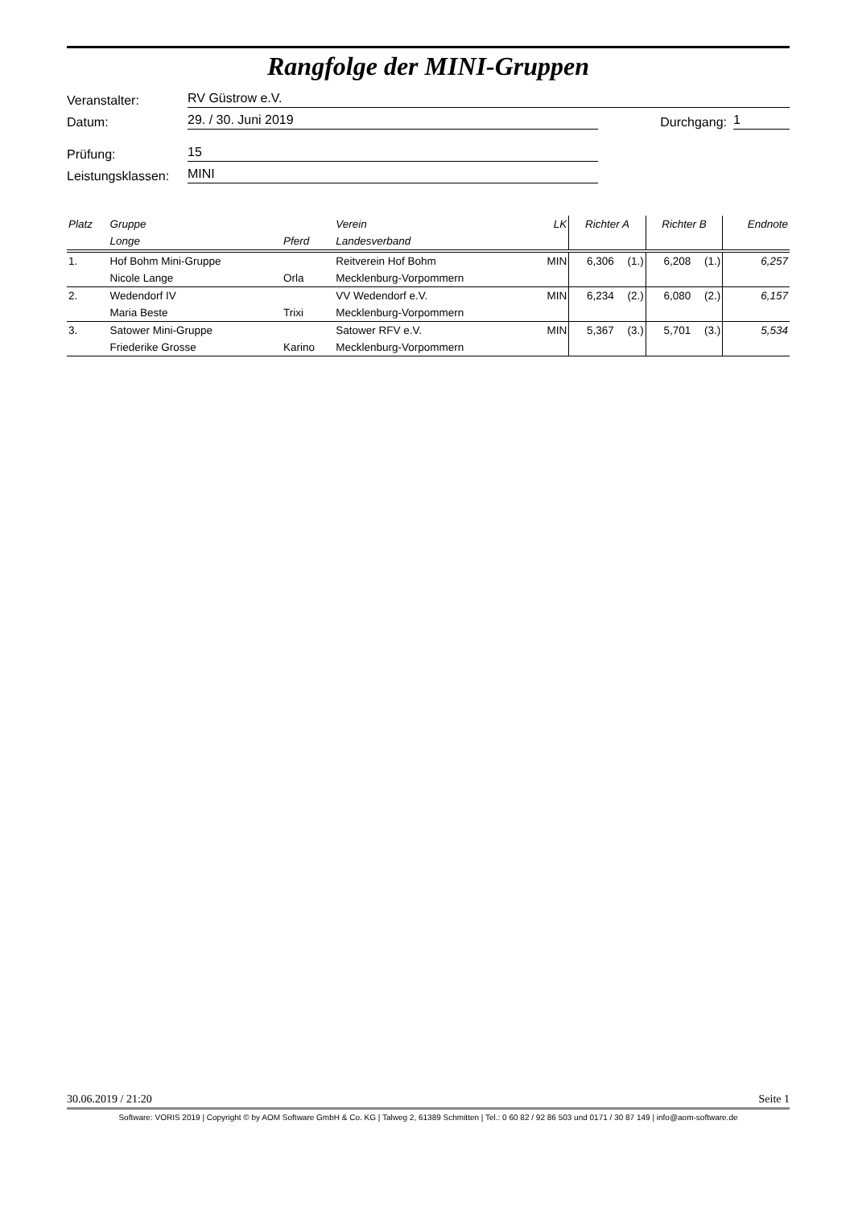Rangfolge der MINI-Gruppen
Veranstalter: RV Güstrow e.V.
Datum: 29. / 30. Juni 2019 Durchgang: 1
Prüfung: 15
Leistungsklassen: MINI
| Platz | Gruppe | | Verein | LK | Richter A | | Richter B | | Endnote |
| --- | --- | --- | --- | --- | --- | --- | --- | --- | --- |
| | Longe | Pferd | Landesverband | | | | | | |
| 1. | Hof Bohm Mini-Gruppe | | Reitverein Hof Bohm | MIN | 6,306 | (1.) | 6,208 | (1.) | 6,257 |
| | Nicole Lange | Orla | Mecklenburg-Vorpommern | | | | | | |
| 2. | Wedendorf IV | | VV Wedendorf e.V. | MIN | 6,234 | (2.) | 6,080 | (2.) | 6,157 |
| | Maria Beste | Trixi | Mecklenburg-Vorpommern | | | | | | |
| 3. | Satower Mini-Gruppe | | Satower RFV e.V. | MIN | 5,367 | (3.) | 5,701 | (3.) | 5,534 |
| | Friederike Grosse | Karino | Mecklenburg-Vorpommern | | | | | | |
30.06.2019 / 21:20 Seite 1
Software: VORIS 2019 | Copyright © by AOM Software GmbH & Co. KG | Talweg 2, 61389 Schmitten | Tel.: 0 60 82 / 92 86 503 und 0171 / 30 87 149 | info@aom-software.de